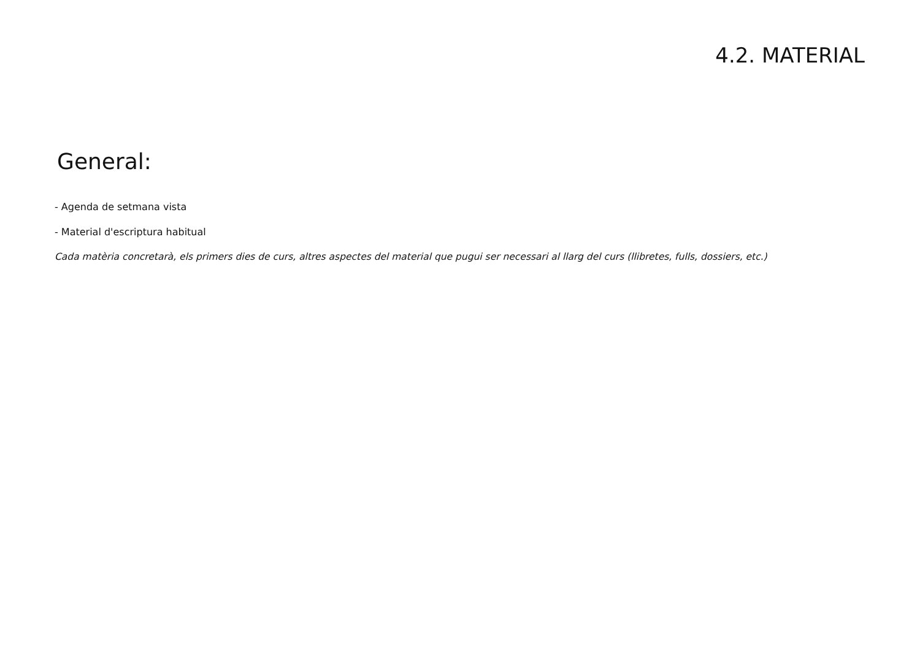4.2. MATERIAL
General:
- Agenda de setmana vista
- Material d'escriptura habitual
Cada matèria concretarà, els primers dies de curs, altres aspectes del material que pugui ser necessari al llarg del curs (llibretes, fulls, dossiers, etc.)